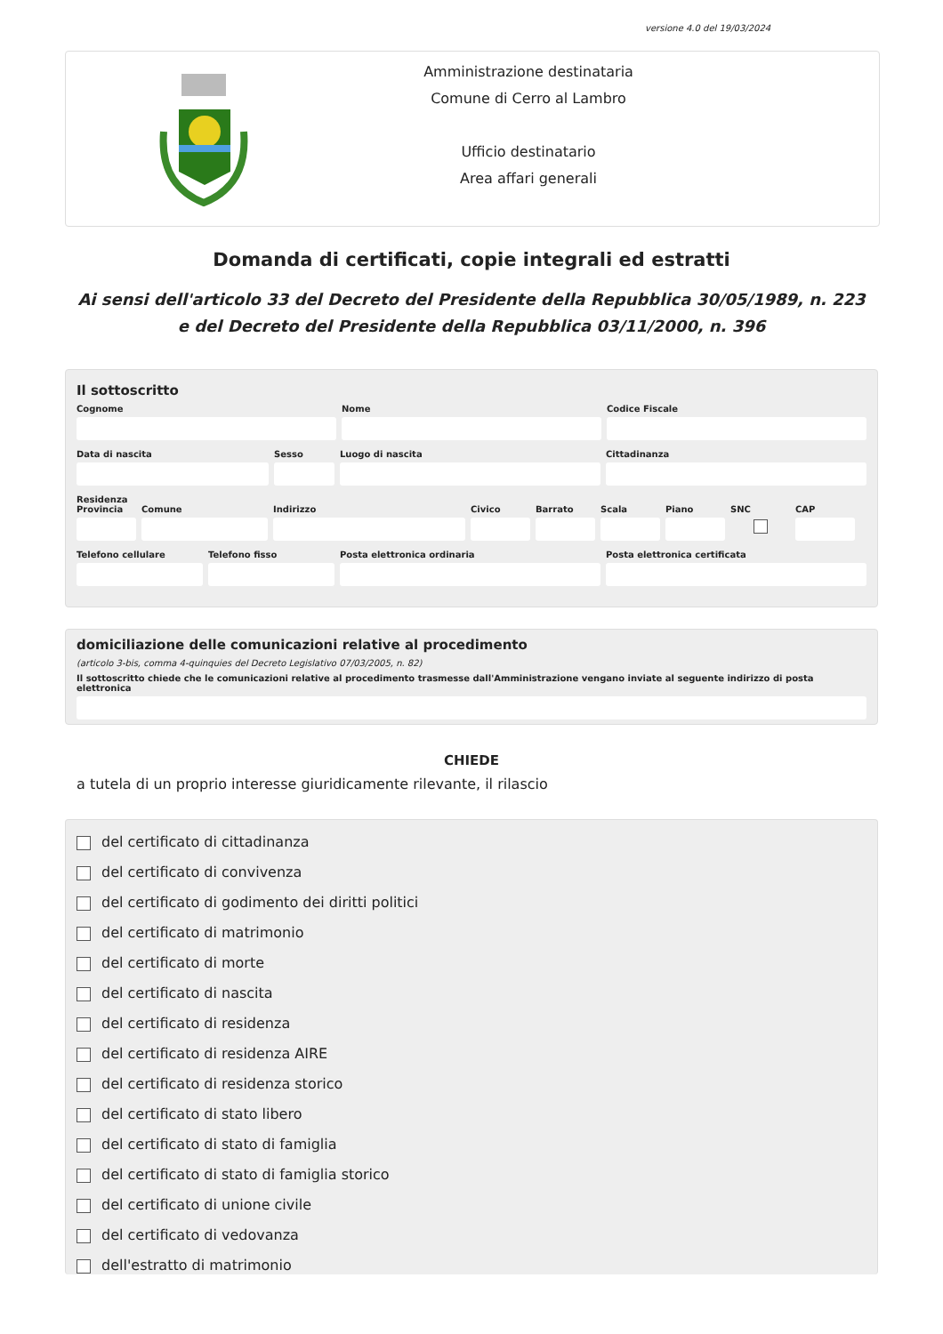versione 4.0 del 19/03/2024
Amministrazione destinataria
Comune di Cerro al Lambro
Ufficio destinatario
Area affari generali
Domanda di certificati, copie integrali ed estratti
Ai sensi dell'articolo 33 del Decreto del Presidente della Repubblica 30/05/1989, n. 223 e del Decreto del Presidente della Repubblica 03/11/2000, n. 396
Il sottoscritto
Cognome Nome Codice Fiscale
Data di nascita Sesso Luogo di nascita Cittadinanza
Residenza
Provincia Comune Indirizzo Civico Barrato Scala Piano SNC
CAP
Telefono cellulare Telefono fisso Posta elettronica ordinaria Posta elettronica certificata
domiciliazione delle comunicazioni relative al procedimento
(articolo 3-bis, comma 4-quinquies del Decreto Legislativo 07/03/2005, n. 82)
Il sottoscritto chiede che le comunicazioni relative al procedimento trasmesse dall'Amministrazione vengano inviate al seguente indirizzo di posta elettronica
CHIEDE
a tutela di un proprio interesse giuridicamente rilevante, il rilascio
del certificato di cittadinanza
del certificato di convivenza
del certificato di godimento dei diritti politici
del certificato di matrimonio
del certificato di morte
del certificato di nascita
del certificato di residenza
del certificato di residenza AIRE
del certificato di residenza storico
del certificato di stato libero
del certificato di stato di famiglia
del certificato di stato di famiglia storico
del certificato di unione civile
del certificato di vedovanza
dell'estratto di matrimonio